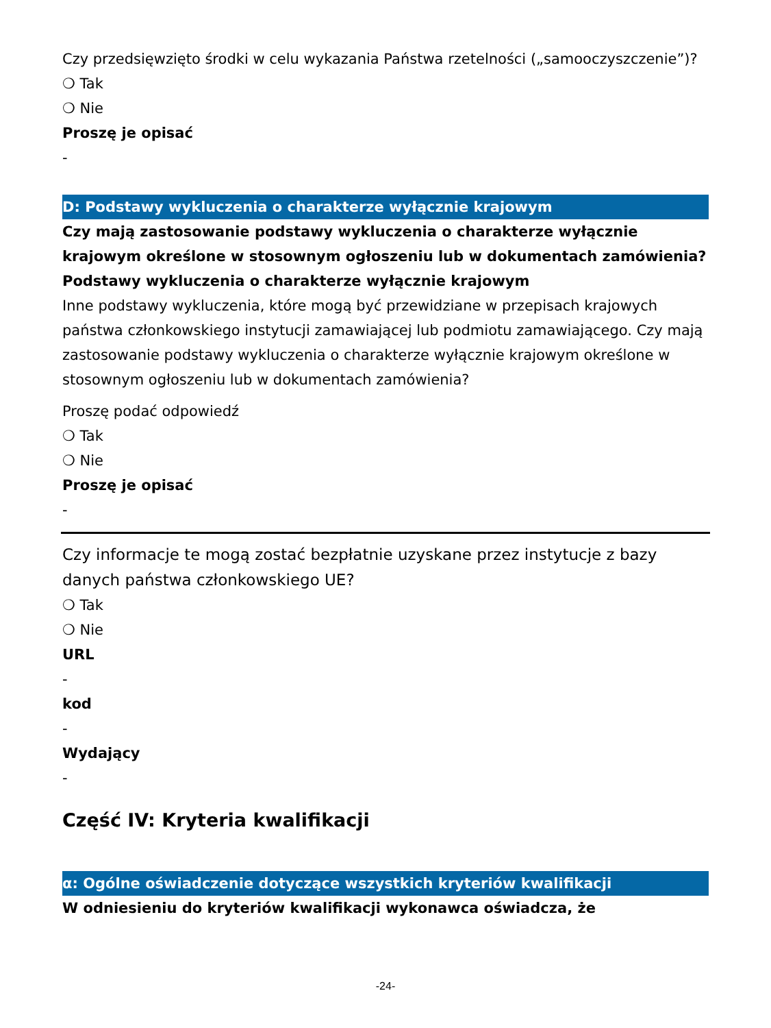Czy przedsięwzięto środki w celu wykazania Państwa rzetelności („samooczyszczenie”)?
❍ Tak
❍ Nie
Proszę je opisać
-
D: Podstawy wykluczenia o charakterze wyłącznie krajowym
Czy mają zastosowanie podstawy wykluczenia o charakterze wyłącznie krajowym określone w stosownym ogłoszeniu lub w dokumentach zamówienia?
Podstawy wykluczenia o charakterze wyłącznie krajowym
Inne podstawy wykluczenia, które mogą być przewidziane w przepisach krajowych państwa członkowskiego instytucji zamawiającej lub podmiotu zamawiającego. Czy mają zastosowanie podstawy wykluczenia o charakterze wyłącznie krajowym określone w stosownym ogłoszeniu lub w dokumentach zamówienia?
Proszę podać odpowiedź
❍ Tak
❍ Nie
Proszę je opisać
-
Czy informacje te mogą zostać bezpłatnie uzyskane przez instytucje z bazy danych państwa członkowskiego UE?
❍ Tak
❍ Nie
URL
-
kod
-
Wydający
-
Część IV: Kryteria kwalifikacji
α: Ogólne oświadczenie dotyczące wszystkich kryteriów kwalifikacji
W odniesieniu do kryteriów kwalifikacji wykonawca oświadcza, że
-24-